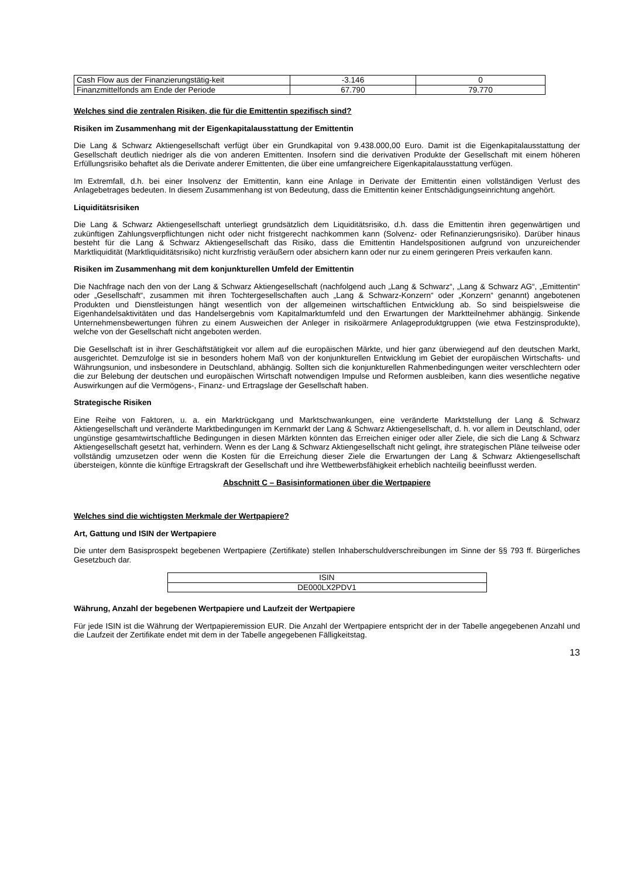| Cash Flow aus der Finanzierungstätig-keit | -3.146 | 0 |
| Finanzmittelfonds am Ende der Periode | 67.790 | 79.770 |
Welches sind die zentralen Risiken, die für die Emittentin spezifisch sind?
Risiken im Zusammenhang mit der Eigenkapitalausstattung der Emittentin
Die Lang & Schwarz Aktiengesellschaft verfügt über ein Grundkapital von 9.438.000,00 Euro. Damit ist die Eigenkapitalausstattung der Gesellschaft deutlich niedriger als die von anderen Emittenten. Insofern sind die derivativen Produkte der Gesellschaft mit einem höheren Erfüllungsrisiko behaftet als die Derivate anderer Emittenten, die über eine umfangreichere Eigenkapitalausstattung verfügen.
Im Extremfall, d.h. bei einer Insolvenz der Emittentin, kann eine Anlage in Derivate der Emittentin einen vollständigen Verlust des Anlagebetrages bedeuten. In diesem Zusammenhang ist von Bedeutung, dass die Emittentin keiner Entschädigungseinrichtung angehört.
Liquiditätsrisiken
Die Lang & Schwarz Aktiengesellschaft unterliegt grundsätzlich dem Liquiditätsrisiko, d.h. dass die Emittentin ihren gegenwärtigen und zukünftigen Zahlungsverpflichtungen nicht oder nicht fristgerecht nachkommen kann (Solvenz- oder Refinanzierungsrisiko). Darüber hinaus besteht für die Lang & Schwarz Aktiengesellschaft das Risiko, dass die Emittentin Handelspositionen aufgrund von unzureichender Marktliquidität (Marktliquiditätsrisiko) nicht kurzfristig veräußern oder absichern kann oder nur zu einem geringeren Preis verkaufen kann.
Risiken im Zusammenhang mit dem konjunkturellen Umfeld der Emittentin
Die Nachfrage nach den von der Lang & Schwarz Aktiengesellschaft (nachfolgend auch „Lang & Schwarz“, „Lang & Schwarz AG“, „Emittentin“ oder „Gesellschaft“, zusammen mit ihren Tochtergesellschaften auch „Lang & Schwarz-Konzern“ oder „Konzern“ genannt) angebotenen Produkten und Dienstleistungen hängt wesentlich von der allgemeinen wirtschaftlichen Entwicklung ab. So sind beispielsweise die Eigenhandelsaktivitäten und das Handelsergebnis vom Kapitalmarktumfeld und den Erwartungen der Marktteilnehmer abhängig. Sinkende Unternehmensbewertungen führen zu einem Ausweichen der Anleger in risikoärmere Anlageproduktgruppen (wie etwa Festzinsprodukte), welche von der Gesellschaft nicht angeboten werden.
Die Gesellschaft ist in ihrer Geschäftstätigkeit vor allem auf die europäischen Märkte, und hier ganz überwiegend auf den deutschen Markt, ausgerichtet. Demzufolge ist sie in besonders hohem Maß von der konjunkturellen Entwicklung im Gebiet der europäischen Wirtschafts- und Währungsunion, und insbesondere in Deutschland, abhängig. Sollten sich die konjunkturellen Rahmenbedingungen weiter verschlechtern oder die zur Belebung der deutschen und europäischen Wirtschaft notwendigen Impulse und Reformen ausbleiben, kann dies wesentliche negative Auswirkungen auf die Vermögens-, Finanz- und Ertragslage der Gesellschaft haben.
Strategische Risiken
Eine Reihe von Faktoren, u. a. ein Marktrückgang und Marktschwankungen, eine veränderte Marktstellung der Lang & Schwarz Aktiengesellschaft und veränderte Marktbedingungen im Kernmarkt der Lang & Schwarz Aktiengesellschaft, d. h. vor allem in Deutschland, oder ungünstige gesamtwirtschaftliche Bedingungen in diesen Märkten könnten das Erreichen einiger oder aller Ziele, die sich die Lang & Schwarz Aktiengesellschaft gesetzt hat, verhindern. Wenn es der Lang & Schwarz Aktiengesellschaft nicht gelingt, ihre strategischen Pläne teilweise oder vollständig umzusetzen oder wenn die Kosten für die Erreichung dieser Ziele die Erwartungen der Lang & Schwarz Aktiengesellschaft übersteigen, könnte die künftige Ertragskraft der Gesellschaft und ihre Wettbewerbsfähigkeit erheblich nachteilig beeinflusst werden.
Abschnitt C – Basisinformationen über die Wertpapiere
Welches sind die wichtigsten Merkmale der Wertpapiere?
Art, Gattung und ISIN der Wertpapiere
Die unter dem Basisprospekt begebenen Wertpapiere (Zertifikate) stellen Inhaberschuldverschreibungen im Sinne der §§ 793 ff. Bürgerliches Gesetzbuch dar.
| ISIN |
| DE000LX2PDV1 |
Währung, Anzahl der begebenen Wertpapiere und Laufzeit der Wertpapiere
Für jede ISIN ist die Währung der Wertpapieremission EUR. Die Anzahl der Wertpapiere entspricht der in der Tabelle angegebenen Anzahl und die Laufzeit der Zertifikate endet mit dem in der Tabelle angegebenen Fälligkeitstag.
13